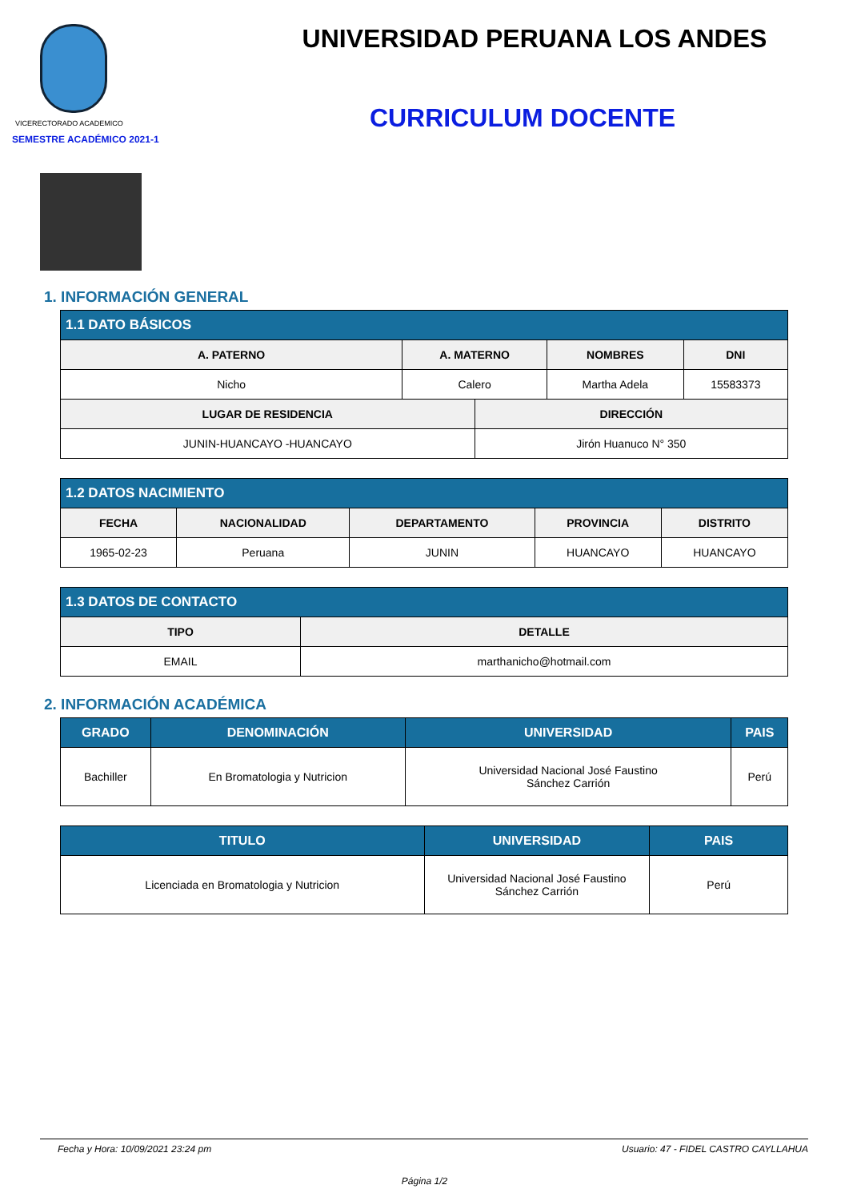VICERECTORADO ACADEMICO
SEMESTRE ACADÉMICO 2021-1
UNIVERSIDAD PERUANA LOS ANDES
CURRICULUM DOCENTE
1. INFORMACIÓN GENERAL
| 1.1 DATO BÁSICOS | | | | |
| --- | --- | --- | --- | --- |
| A. PATERNO | A. MATERNO | | NOMBRES | DNI |
| Nicho | Calero | | Martha Adela | 15583373 |
| LUGAR DE RESIDENCIA | | DIRECCIÓN | | |
| JUNIN-HUANCAYO -HUANCAYO | | Jirón Huanuco N° 350 | | |
| 1.2 DATOS NACIMIENTO | | | | |
| --- | --- | --- | --- | --- |
| FECHA | NACIONALIDAD | DEPARTAMENTO | PROVINCIA | DISTRITO |
| 1965-02-23 | Peruana | JUNIN | HUANCAYO | HUANCAYO |
| 1.3 DATOS DE CONTACTO | |
| --- | --- |
| TIPO | DETALLE |
| EMAIL | marthanicho@hotmail.com |
2. INFORMACIÓN ACADÉMICA
| GRADO | DENOMINACIÓN | UNIVERSIDAD | PAIS |
| --- | --- | --- | --- |
| Bachiller | En Bromatologia y Nutricion | Universidad Nacional José Faustino Sánchez Carrión | Perú |
| TITULO | UNIVERSIDAD | PAIS |
| --- | --- | --- |
| Licenciada en Bromatologia y Nutricion | Universidad Nacional José Faustino Sánchez Carrión | Perú |
Fecha y Hora: 10/09/2021 23:24 pm Usuario: 47 - FIDEL CASTRO CAYLLAHUA
Página 1/2